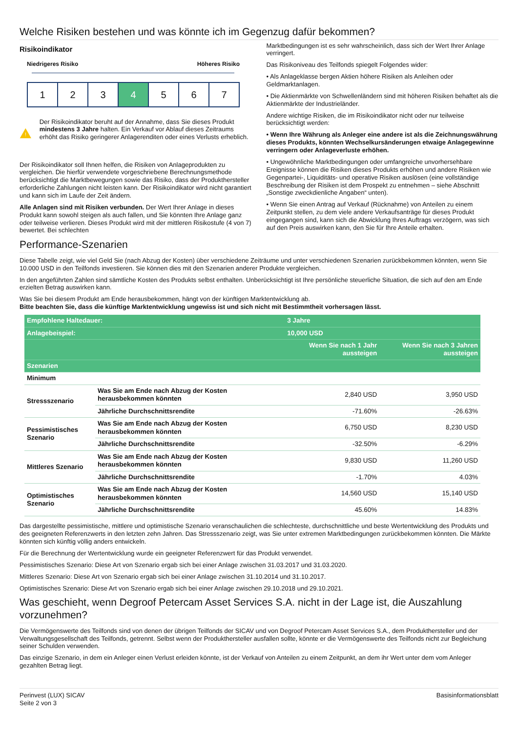Welche Risiken bestehen und was könnte ich im Gegenzug dafür bekommen?
Risikoindikator
Niedrigeres Risiko Höheres Risiko
1 2 3 4 5 6 7
!
Der Risikoindikator beruht auf der Annahme, dass Sie dieses Produkt mindestens 3 Jahre halten. Ein Verkauf vor Ablauf dieses Zeitraums erhöht das Risiko geringerer Anlagerenditen oder eines Verlusts erheblich.
Der Risikoindikator soll Ihnen helfen, die Risiken von Anlageprodukten zu vergleichen. Die hierfür verwendete vorgeschriebene Berechnungsmethode berücksichtigt die Marktbewegungen sowie das Risiko, dass der Produkthersteller erforderliche Zahlungen nicht leisten kann. Der Risikoindikator wird nicht garantiert und kann sich im Laufe der Zeit ändern.
Alle Anlagen sind mit Risiken verbunden. Der Wert Ihrer Anlage in dieses Produkt kann sowohl steigen als auch fallen, und Sie könnten Ihre Anlage ganz oder teilweise verlieren. Dieses Produkt wird mit der mittleren Risikostufe (4 von 7) bewertet. Bei schlechten
Marktbedingungen ist es sehr wahrscheinlich, dass sich der Wert Ihrer Anlage verringert.
Das Risikoniveau des Teilfonds spiegelt Folgendes wider:
• Als Anlageklasse bergen Aktien höhere Risiken als Anleihen oder Geldmarktanlagen.
• Die Aktienmärkte von Schwellenländern sind mit höheren Risiken behaftet als die Aktienmärkte der Industrieländer.
Andere wichtige Risiken, die im Risikoindikator nicht oder nur teilweise berücksichtigt werden:
• Wenn Ihre Währung als Anleger eine andere ist als die Zeichnungswährung dieses Produkts, könnten Wechselkursänderungen etwaige Anlagegewinne verringern oder Anlageverluste erhöhen.
• Ungewöhnliche Marktbedingungen oder umfangreiche unvorhersehbare Ereignisse können die Risiken dieses Produkts erhöhen und andere Risiken wie Gegenpartei-, Liquiditäts- und operative Risiken auslösen (eine vollständige Beschreibung der Risiken ist dem Prospekt zu entnehmen – siehe Abschnitt „Sonstige zweckdienliche Angaben“ unten).
• Wenn Sie einen Antrag auf Verkauf (Rücknahme) von Anteilen zu einem Zeitpunkt stellen, zu dem viele andere Verkaufsanträge für dieses Produkt eingegangen sind, kann sich die Abwicklung Ihres Auftrags verzögern, was sich auf den Preis auswirken kann, den Sie für Ihre Anteile erhalten.
Performance-Szenarien
Diese Tabelle zeigt, wie viel Geld Sie (nach Abzug der Kosten) über verschiedene Zeiträume und unter verschiedenen Szenarien zurückbekommen könnten, wenn Sie 10.000 USD in den Teilfonds investieren. Sie können dies mit den Szenarien anderer Produkte vergleichen.
In den angeführten Zahlen sind sämtliche Kosten des Produkts selbst enthalten. Unberücksichtigt ist Ihre persönliche steuerliche Situation, die sich auf den am Ende erzielten Betrag auswirken kann.
Was Sie bei diesem Produkt am Ende herausbekommen, hängt von der künftigen Marktentwicklung ab.
Bitte beachten Sie, dass die künftige Marktentwicklung ungewiss ist und sich nicht mit Bestimmtheit vorhersagen lässt.
| Empfohlene Haltedauer: | | 3 Jahre | |
| --- | --- | --- | --- |
| Anlagebeispiel: | | 10,000 USD | |
| | | Wenn Sie nach 1 Jahr aussteigen | Wenn Sie nach 3 Jahren aussteigen |
| Szenarien | | | |
| Minimum | | | |
| Stressszenario | Was Sie am Ende nach Abzug der Kosten herausbekommen könnten | 2,840 USD | 3,950 USD |
| | Jährliche Durchschnittsrendite | -71.60% | -26.63% |
| Pessimistisches Szenario | Was Sie am Ende nach Abzug der Kosten herausbekommen könnten | 6,750 USD | 8,230 USD |
| | Jährliche Durchschnittsrendite | -32.50% | -6.29% |
| Mittleres Szenario | Was Sie am Ende nach Abzug der Kosten herausbekommen könnten | 9,830 USD | 11,260 USD |
| | Jährliche Durchschnittsrendite | -1.70% | 4.03% |
| Optimistisches Szenario | Was Sie am Ende nach Abzug der Kosten herausbekommen könnten | 14,560 USD | 15,140 USD |
| | Jährliche Durchschnittsrendite | 45.60% | 14.83% |
Das dargestellte pessimistische, mittlere und optimistische Szenario veranschaulichen die schlechteste, durchschnittliche und beste Wertentwicklung des Produkts und des geeigneten Referenzwerts in den letzten zehn Jahren. Das Stressszenario zeigt, was Sie unter extremen Marktbedingungen zurückbekommen könnten. Die Märkte könnten sich künftig völlig anders entwickeln.
Für die Berechnung der Wertentwicklung wurde ein geeigneter Referenzwert für das Produkt verwendet.
Pessimistisches Szenario: Diese Art von Szenario ergab sich bei einer Anlage zwischen 31.03.2017 und 31.03.2020.
Mittleres Szenario: Diese Art von Szenario ergab sich bei einer Anlage zwischen 31.10.2014 und 31.10.2017.
Optimistisches Szenario: Diese Art von Szenario ergab sich bei einer Anlage zwischen 29.10.2018 und 29.10.2021.
Was geschieht, wenn Degroof Petercam Asset Services S.A. nicht in der Lage ist, die Auszahlung vorzunehmen?
Die Vermögenswerte des Teilfonds sind von denen der übrigen Teilfonds der SICAV und von Degroof Petercam Asset Services S.A., dem Produkthersteller und der Verwaltungsgesellschaft des Teilfonds, getrennt. Selbst wenn der Produkthersteller ausfallen sollte, könnte er die Vermögenswerte des Teilfonds nicht zur Begleichung seiner Schulden verwenden.
Das einzige Szenario, in dem ein Anleger einen Verlust erleiden könnte, ist der Verkauf von Anteilen zu einem Zeitpunkt, an dem ihr Wert unter dem vom Anleger gezahlten Betrag liegt.
Perinvest (LUX) SICAV
Seite 2 von 3
Basisinformationsblatt